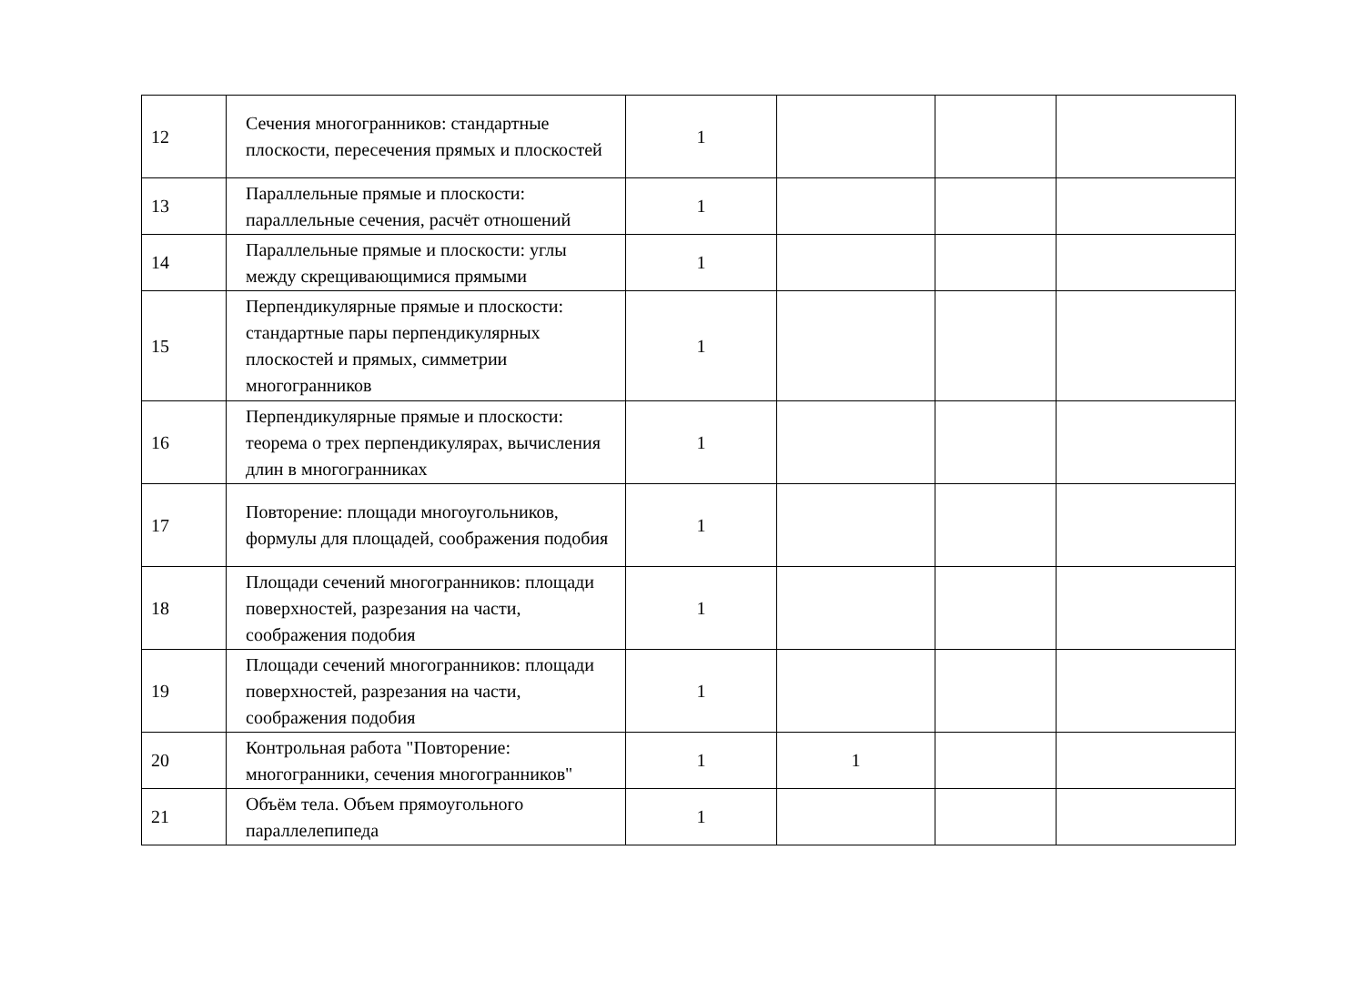| 12 | Сечения многогранников: стандартные плоскости, пересечения прямых и плоскостей | 1 | | | |
| 13 | Параллельные прямые и плоскости: параллельные сечения, расчёт отношений | 1 | | | |
| 14 | Параллельные прямые и плоскости: углы между скрещивающимися прямыми | 1 | | | |
| 15 | Перпендикулярные прямые и плоскости: стандартные пары перпендикулярных плоскостей и прямых, симметрии многогранников | 1 | | | |
| 16 | Перпендикулярные прямые и плоскости: теорема о трех перпендикулярах, вычисления длин в многогранниках | 1 | | | |
| 17 | Повторение: площади многоугольников, формулы для площадей, соображения подобия | 1 | | | |
| 18 | Площади сечений многогранников: площади поверхностей, разрезания на части, соображения подобия | 1 | | | |
| 19 | Площади сечений многогранников: площади поверхностей, разрезания на части, соображения подобия | 1 | | | |
| 20 | Контрольная работа "Повторение: многогранники, сечения многогранников" | 1 | 1 | | |
| 21 | Объём тела. Объем прямоугольного параллелепипеда | 1 | | | |